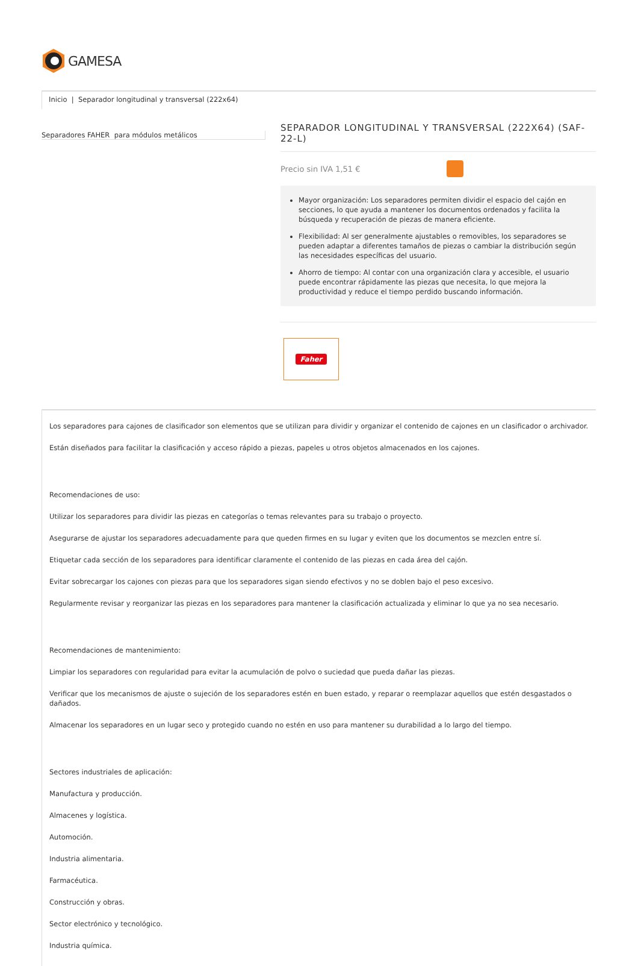GAMESA
Inicio | Separador longitudinal y transversal (222x64)
Separadores FAHER para módulos metálicos
SEPARADOR LONGITUDINAL Y TRANSVERSAL (222X64) (SAF-22-L)
Precio sin IVA 1,51 €
Mayor organización: Los separadores permiten dividir el espacio del cajón en secciones, lo que ayuda a mantener los documentos ordenados y facilita la búsqueda y recuperación de piezas de manera eficiente.
Flexibilidad: Al ser generalmente ajustables o removibles, los separadores se pueden adaptar a diferentes tamaños de piezas o cambiar la distribución según las necesidades específicas del usuario.
Ahorro de tiempo: Al contar con una organización clara y accesible, el usuario puede encontrar rápidamente las piezas que necesita, lo que mejora la productividad y reduce el tiempo perdido buscando información.
Faher
Los separadores para cajones de clasificador son elementos que se utilizan para dividir y organizar el contenido de cajones en un clasificador o archivador.
Están diseñados para facilitar la clasificación y acceso rápido a piezas, papeles u otros objetos almacenados en los cajones.
Recomendaciones de uso:
Utilizar los separadores para dividir las piezas en categorías o temas relevantes para su trabajo o proyecto.
Asegurarse de ajustar los separadores adecuadamente para que queden firmes en su lugar y eviten que los documentos se mezclen entre sí.
Etiquetar cada sección de los separadores para identificar claramente el contenido de las piezas en cada área del cajón.
Evitar sobrecargar los cajones con piezas para que los separadores sigan siendo efectivos y no se doblen bajo el peso excesivo.
Regularmente revisar y reorganizar las piezas en los separadores para mantener la clasificación actualizada y eliminar lo que ya no sea necesario.
Recomendaciones de mantenimiento:
Limpiar los separadores con regularidad para evitar la acumulación de polvo o suciedad que pueda dañar las piezas.
Verificar que los mecanismos de ajuste o sujeción de los separadores estén en buen estado, y reparar o reemplazar aquellos que estén desgastados o dañados.
Almacenar los separadores en un lugar seco y protegido cuando no estén en uso para mantener su durabilidad a lo largo del tiempo.
Sectores industriales de aplicación:
Manufactura y producción.
Almacenes y logística.
Automoción.
Industria alimentaria.
Farmacéutica.
Construcción y obras.
Sector electrónico y tecnológico.
Industria química.